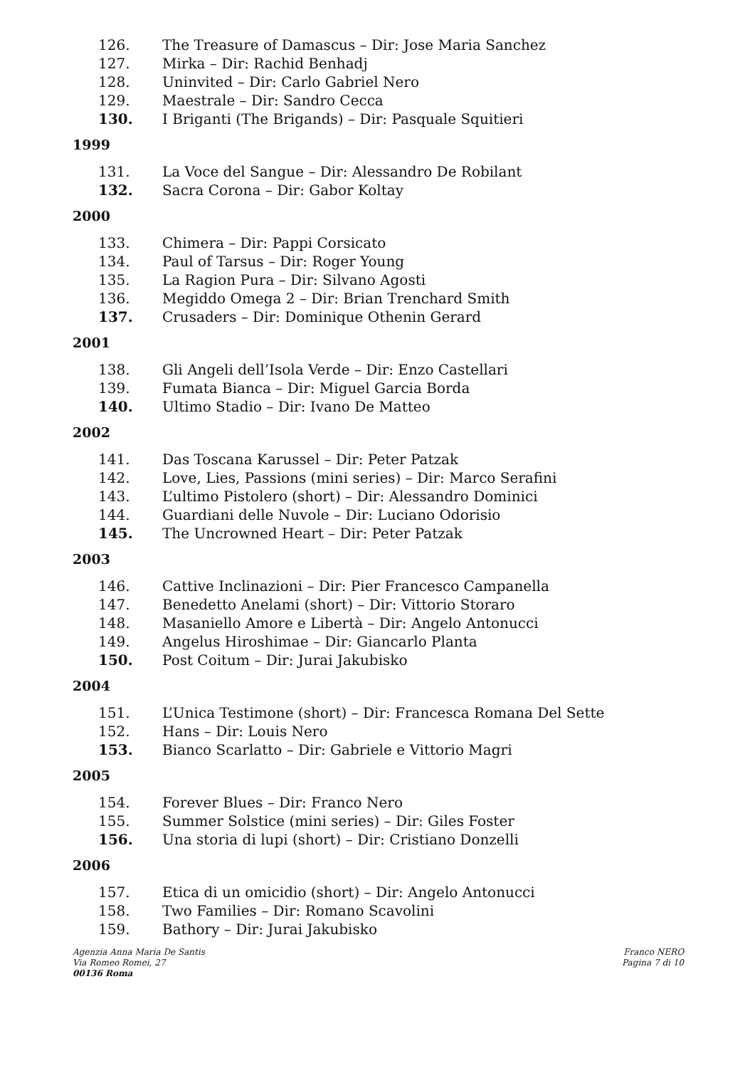126. The Treasure of Damascus – Dir: Jose Maria Sanchez
127. Mirka – Dir: Rachid Benhadj
128. Uninvited – Dir: Carlo Gabriel Nero
129. Maestrale – Dir: Sandro Cecca
130. I Briganti (The Brigands) – Dir: Pasquale Squitieri
1999
131. La Voce del Sangue – Dir: Alessandro De Robilant
132. Sacra Corona – Dir: Gabor Koltay
2000
133. Chimera – Dir: Pappi Corsicato
134. Paul of Tarsus – Dir: Roger Young
135. La Ragion Pura – Dir: Silvano Agosti
136. Megiddo Omega 2 – Dir: Brian Trenchard Smith
137. Crusaders – Dir: Dominique Othenin Gerard
2001
138. Gli Angeli dell’Isola Verde – Dir: Enzo Castellari
139. Fumata Bianca – Dir: Miguel Garcia Borda
140. Ultimo Stadio – Dir: Ivano De Matteo
2002
141. Das Toscana Karussel – Dir: Peter Patzak
142. Love, Lies, Passions (mini series) – Dir: Marco Serafini
143. L’ultimo Pistolero (short) – Dir: Alessandro Dominici
144. Guardiani delle Nuvole – Dir: Luciano Odorisio
145. The Uncrowned Heart – Dir: Peter Patzak
2003
146. Cattive Inclinazioni – Dir: Pier Francesco Campanella
147. Benedetto Anelami (short) – Dir: Vittorio Storaro
148. Masaniello Amore e Libertà – Dir: Angelo Antonucci
149. Angelus Hiroshimae – Dir: Giancarlo Planta
150. Post Coitum – Dir: Jurai Jakubisko
2004
151. L’Unica Testimone (short) – Dir: Francesca Romana Del Sette
152. Hans – Dir: Louis Nero
153. Bianco Scarlatto – Dir: Gabriele e Vittorio Magri
2005
154. Forever Blues – Dir: Franco Nero
155. Summer Solstice (mini series) – Dir: Giles Foster
156. Una storia di lupi (short) – Dir: Cristiano Donzelli
2006
157. Etica di un omicidio (short) – Dir: Angelo Antonucci
158. Two Families – Dir: Romano Scavolini
159. Bathory – Dir: Jurai Jakubisko
Agenzia Anna Maria De Santis
Via Romeo Romei, 27
00136 Roma
Franco NERO
Pagina 7 di 10